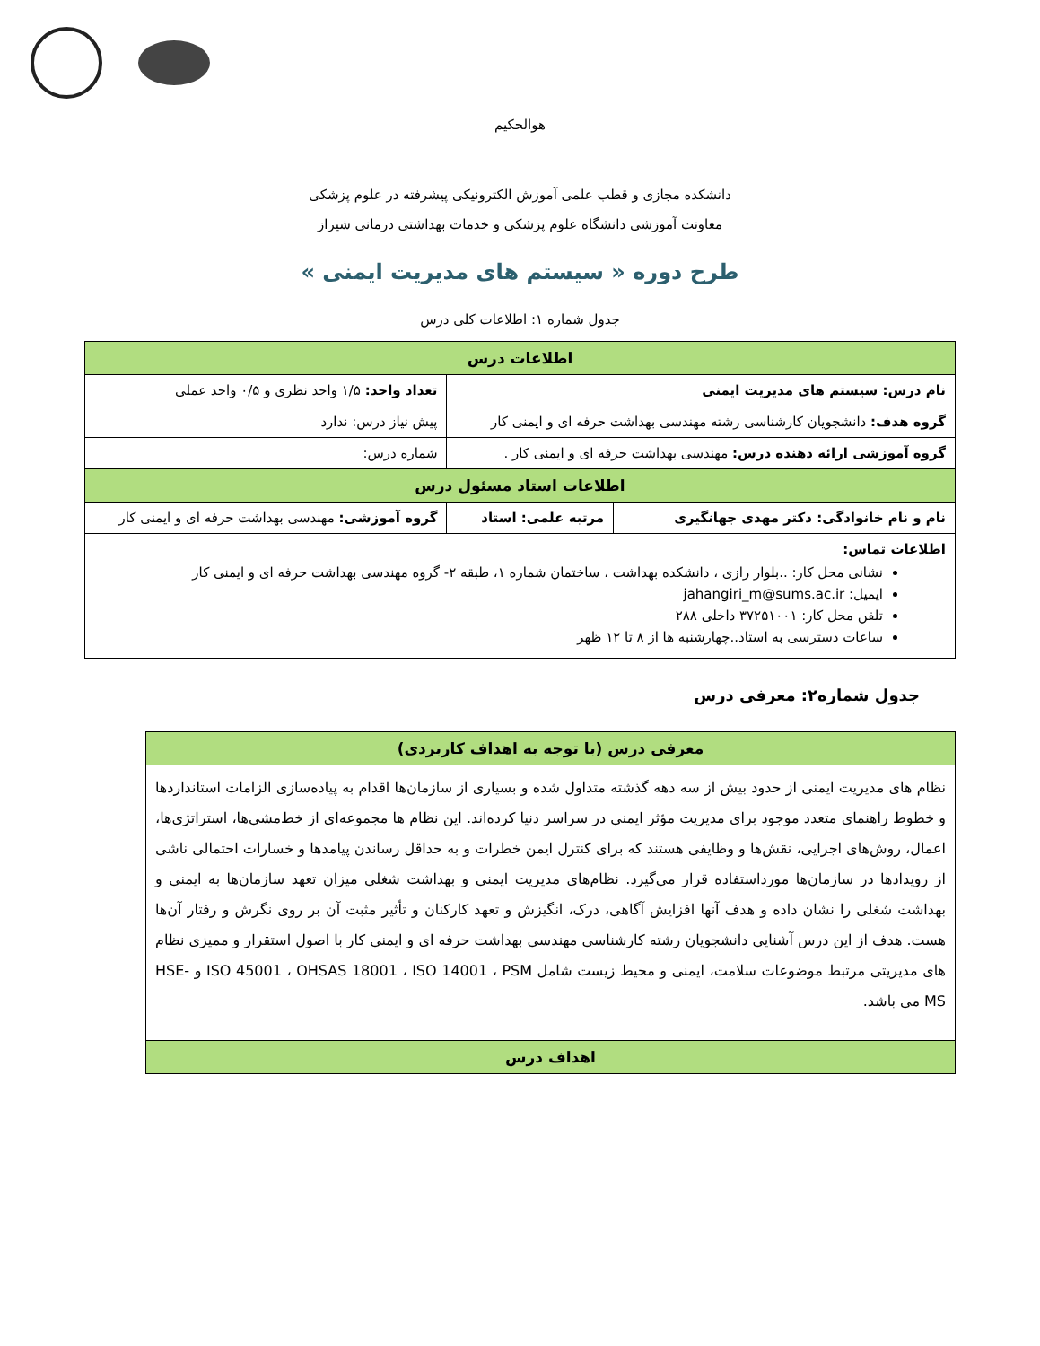هوالحکیم
دانشکده مجازی و قطب علمی آموزش الکترونیکی پیشرفته در علوم پزشکی
معاونت آموزشی دانشگاه علوم پزشکی و خدمات بهداشتی درمانی شیراز
طرح دوره « سیستم های مدیریت ایمنی »
جدول شماره ۱: اطلاعات کلی درس
| اطلاعات درس | | |
| --- | --- | --- |
| نام درس: سیستم های مدیریت ایمنی | | تعداد واحد: ۱/۵ واحد نظری و ۰/۵ واحد عملی |
| گروه هدف: دانشجویان کارشناسی رشته مهندسی بهداشت حرفه ای و ایمنی کار | | پیش نیاز درس: ندارد |
| گروه آموزشی ارائه دهنده درس: مهندسی بهداشت حرفه ای و ایمنی کار . | | شماره درس: |
| اطلاعات استاد مسئول درس | | |
| نام و نام خانوادگی: دکتر مهدی جهانگیری | مرتبه علمی: استاد | گروه آموزشی: مهندسی بهداشت حرفه ای و ایمنی کار |
| اطلاعات تماس: نشانی محل کار: ..بلوار رازی ، دانشکده بهداشت ، ساختمان شماره ۱، طبقه ۲- گروه مهندسی بهداشت حرفه ای و ایمنی کار ایمیل: jahangiri_m@sums.ac.ir تلفن محل کار: ۳۷۲۵۱۰۰۱ داخلی ۲۸۸ ساعات دسترسی به استاد..چهارشنبه ها از ۸ تا ۱۲ ظهر | | |
جدول شماره۲: معرفی درس
| معرفی درس (با توجه به اهداف کاربردی) |
| --- |
| نظام های مدیریت ایمنی از حدود بیش از سه دهه گذشته متداول شده و بسیاری از سازمان‌ها اقدام به پیاده‌سازی الزامات استانداردها و خطوط راهنمای متعدد موجود برای مدیریت مؤثر ایمنی در سراسر دنیا کرده‌اند. این نظام ها مجموعه‌ای از خط‌مشی‌ها، استراتژی‌ها، اعمال، روش‌های اجرایی، نقش‌ها و وظایفی هستند که برای کنترل ایمن خطرات و به حداقل رساندن پیامدها و خسارات احتمالی ناشی از رویدادها در سازمان‌ها مورداستفاده قرار می‌گیرد. نظام‌های مدیریت ایمنی و بهداشت شغلی میزان تعهد سازمان‌ها به ایمنی و بهداشت شغلی را نشان داده و هدف آنها افزایش آگاهی، درک، انگیزش و تعهد کارکنان و تأثیر مثبت آن بر روی نگرش و رفتار آن‌ها هست. هدف از این درس آشنایی دانشجویان رشته کارشناسی مهندسی بهداشت حرفه ای و ایمنی کار با اصول استقرار و ممیزی نظام های مدیریتی مرتبط موضوعات سلامت، ایمنی و محیط زیست شامل ISO 45001 ، OHSAS 18001 ، ISO 14001 ، PSM و HSE-MS می باشد. |
| اهداف درس |